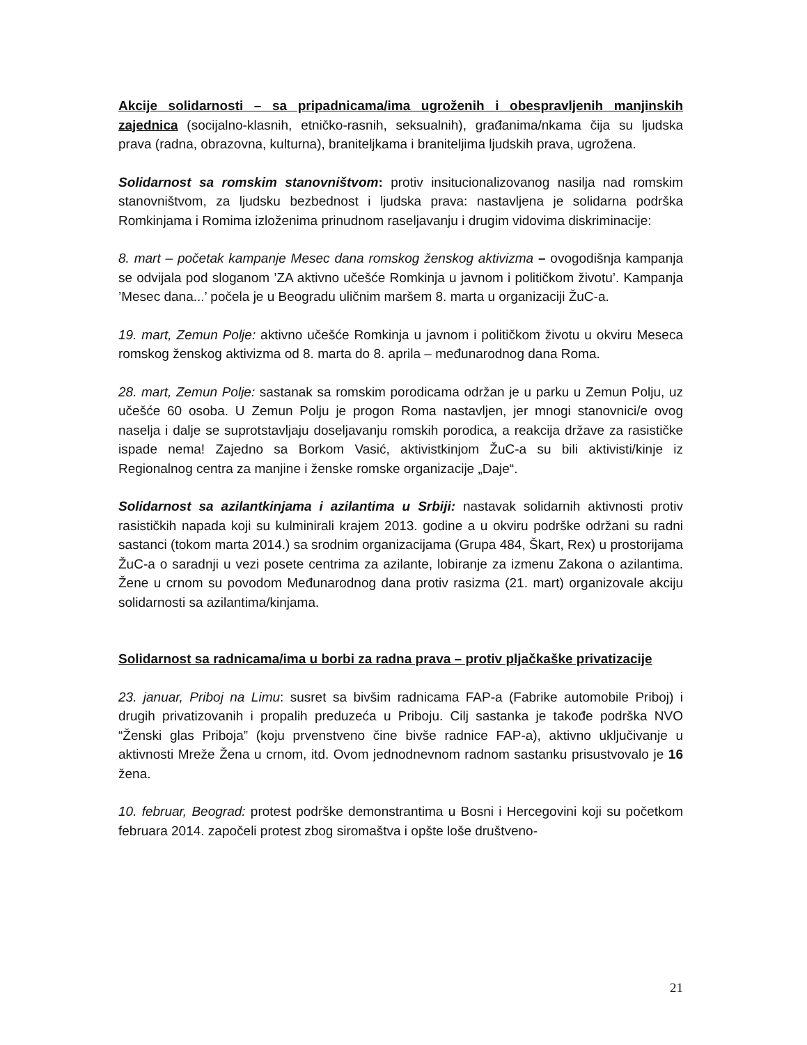Akcije solidarnosti – sa pripadnicama/ima ugroženih i obespravljenih manjinskih zajednica (socijalno-klasnih, etničko-rasnih, seksualnih), građanima/nkama čija su ljudska prava (radna, obrazovna, kulturna), braniteljkama i braniteljima ljudskih prava, ugrožena.
Solidarnost sa romskim stanovništvom: protiv insitucionalizovanog nasilja nad romskim stanovništvom, za ljudsku bezbednost i ljudska prava: nastavljena je solidarna podrška Romkinjama i Romima izloženima prinudnom raseljavanju i drugim vidovima diskriminacije:
8. mart – početak kampanje Mesec dana romskog ženskog aktivizma – ovogodišnja kampanja se odvijala pod sloganom ’ZA aktivno učešće Romkinja u javnom i političkom životu’. Kampanja ’Mesec dana...’ počela je u Beogradu uličnim maršem 8. marta u organizaciji ŽuC-a.
19. mart, Zemun Polje: aktivno učešće Romkinja u javnom i političkom životu u okviru Meseca romskog ženskog aktivizma od 8. marta do 8. aprila – međunarodnog dana Roma.
28. mart, Zemun Polje: sastanak sa romskim porodicama održan je u parku u Zemun Polju, uz učešće 60 osoba. U Zemun Polju je progon Roma nastavljen, jer mnogi stanovnici/e ovog naselja i dalje se suprotstavljaju doseljavanju romskih porodica, a reakcija države za rasističke ispade nema! Zajedno sa Borkom Vasić, aktivistkinjom ŽuC-a su bili aktivisti/kinje iz Regionalnog centra za manjine i ženske romske organizacije „Daje“.
Solidarnost sa azilantkinjama i azilantima u Srbiji: nastavak solidarnih aktivnosti protiv rasističkih napada koji su kulminirali krajem 2013. godine a u okviru podrške održani su radni sastanci (tokom marta 2014.) sa srodnim organizacijama (Grupa 484, Škart, Rex) u prostorijama ŽuC-a o saradnji u vezi posete centrima za azilante, lobiranje za izmenu Zakona o azilantima. Žene u crnom su povodom Međunarodnog dana protiv rasizma (21. mart) organizovale akciju solidarnosti sa azilantima/kinjama.
Solidarnost sa radnicama/ima u borbi za radna prava – protiv pljačkaške privatizacije
23. januar, Priboj na Limu: susret sa bivšim radnicama FAP-a (Fabrike automobile Priboj) i drugih privatizovanih i propalih preduzeća u Priboju. Cilj sastanka je takođe podrška NVO “Ženski glas Priboja” (koju prvenstveno čine bivše radnice FAP-a), aktivno uključivanje u aktivnosti Mreže Žena u crnom, itd. Ovom jednodnevnom radnom sastanku prisustvovalo je 16 žena.
10. februar, Beograd: protest podrške demonstrantima u Bosni i Hercegovini koji su početkom februara 2014. započeli protest zbog siromaštva i opšte loše društveno-
21